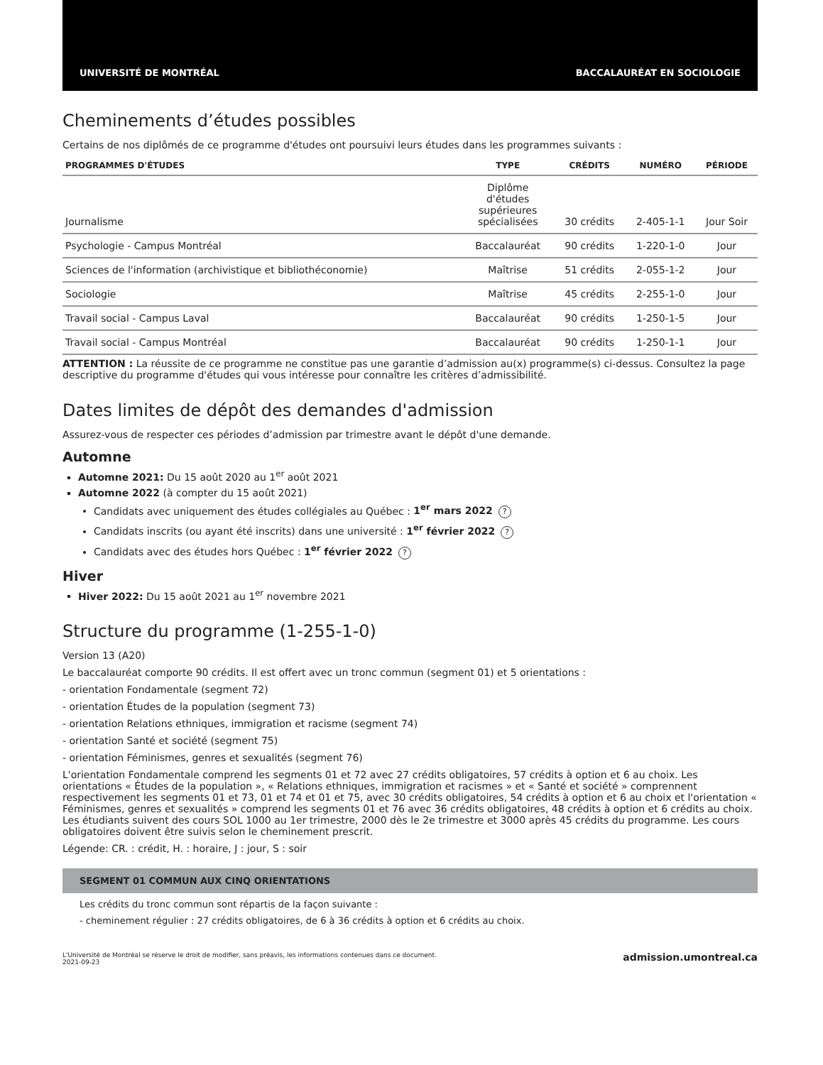UNIVERSITÉ DE MONTRÉAL BACCALAURÉAT EN SOCIOLOGIE
Cheminements d’études possibles
Certains de nos diplômés de ce programme d'études ont poursuivi leurs études dans les programmes suivants :
| PROGRAMMES D'ÉTUDES | TYPE | CRÉDITS | NUMÉRO | PÉRIODE |
| --- | --- | --- | --- | --- |
| Journalisme | Diplôme d'études supérieures spécialisées | 30 crédits | 2-405-1-1 | Jour Soir |
| Psychologie - Campus Montréal | Baccalauréat | 90 crédits | 1-220-1-0 | Jour |
| Sciences de l'information (archivistique et bibliothéconomie) | Maîtrise | 51 crédits | 2-055-1-2 | Jour |
| Sociologie | Maîtrise | 45 crédits | 2-255-1-0 | Jour |
| Travail social - Campus Laval | Baccalauréat | 90 crédits | 1-250-1-5 | Jour |
| Travail social - Campus Montréal | Baccalauréat | 90 crédits | 1-250-1-1 | Jour |
ATTENTION : La réussite de ce programme ne constitue pas une garantie d’admission au(x) programme(s) ci-dessus. Consultez la page descriptive du programme d'études qui vous intéresse pour connaître les critères d’admissibilité.
Dates limites de dépôt des demandes d'admission
Assurez-vous de respecter ces périodes d’admission par trimestre avant le dépôt d'une demande.
Automne
Automne 2021: Du 15 août 2020 au 1<sup>er</sup> août 2021
Automne 2022 (à compter du 15 août 2021)
Candidats avec uniquement des études collégiales au Québec : 1<sup>er</sup> mars 2022?
Candidats inscrits (ou ayant été inscrits) dans une université : 1<sup>er</sup> février 2022?
Candidats avec des études hors Québec : 1<sup>er</sup> février 2022?
Hiver
Hiver 2022: Du 15 août 2021 au 1<sup>er</sup> novembre 2021
Structure du programme (1-255-1-0)
Version 13 (A20)
Le baccalauréat comporte 90 crédits. Il est offert avec un tronc commun (segment 01) et 5 orientations :
- orientation Fondamentale (segment 72)
- orientation Études de la population (segment 73)
- orientation Relations ethniques, immigration et racisme (segment 74)
- orientation Santé et société (segment 75)
- orientation Féminismes, genres et sexualités (segment 76)
L'orientation Fondamentale comprend les segments 01 et 72 avec 27 crédits obligatoires, 57 crédits à option et 6 au choix. Les orientations « Études de la population », « Relations ethniques, immigration et racismes » et « Santé et société » comprennent respectivement les segments 01 et 73, 01 et 74 et 01 et 75, avec 30 crédits obligatoires, 54 crédits à option et 6 au choix et l'orientation « Féminismes, genres et sexualités » comprend les segments 01 et 76 avec 36 crédits obligatoires, 48 crédits à option et 6 crédits au choix. Les étudiants suivent des cours SOL 1000 au 1er trimestre, 2000 dès le 2e trimestre et 3000 après 45 crédits du programme. Les cours obligatoires doivent être suivis selon le cheminement prescrit.
Légende: CR. : crédit, H. : horaire, J : jour, S : soir
SEGMENT 01 COMMUN AUX CINQ ORIENTATIONS
Les crédits du tronc commun sont répartis de la façon suivante :
- cheminement régulier : 27 crédits obligatoires, de 6 à 36 crédits à option et 6 crédits au choix.
L'Université de Montréal se réserve le droit de modifier, sans préavis, les informations contenues dans ce document.
2021-09-23
admission.umontreal.ca